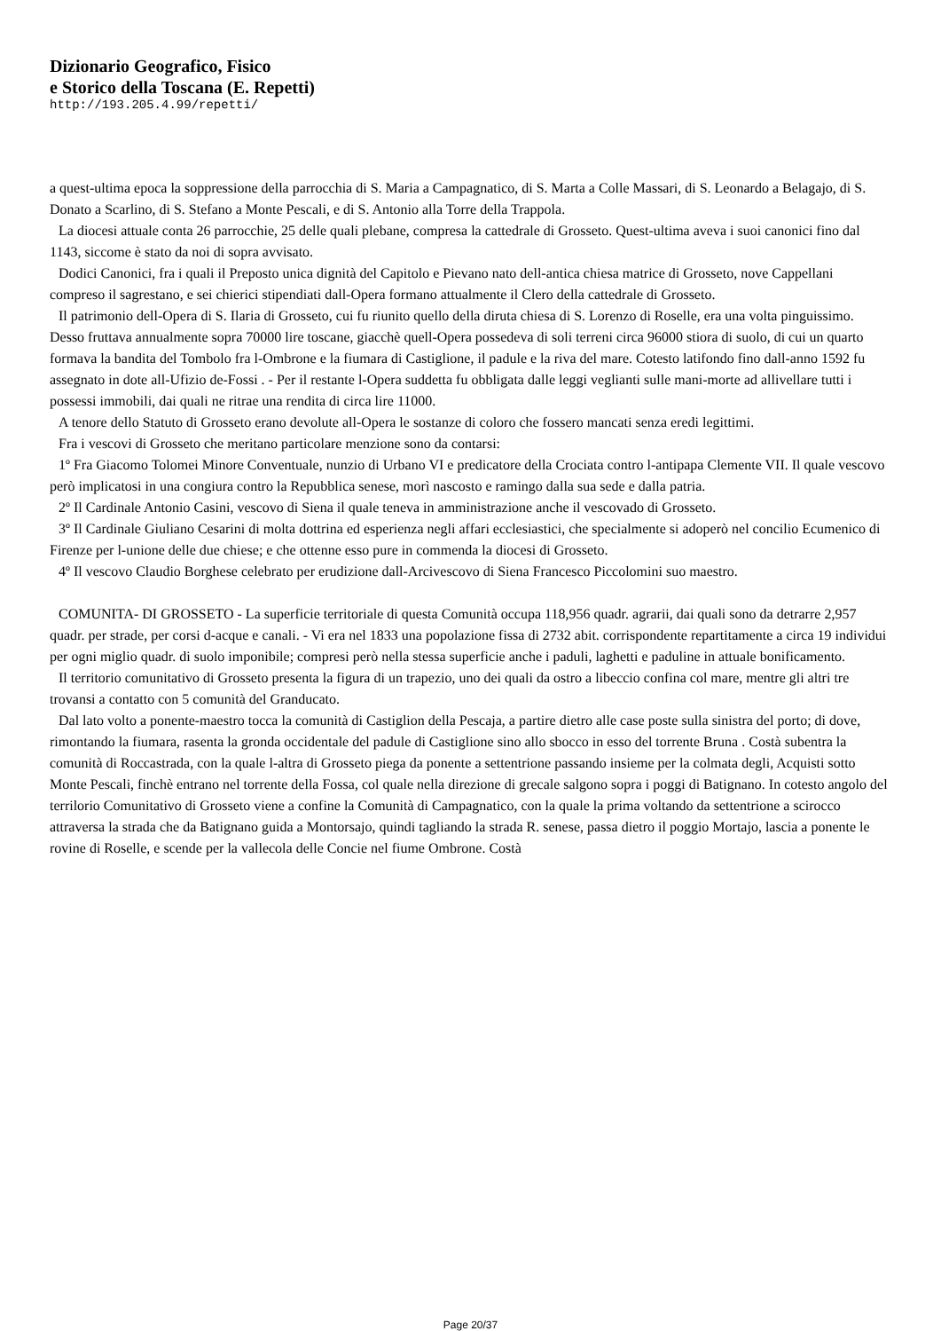Dizionario Geografico, Fisico
e Storico della Toscana (E. Repetti)
http://193.205.4.99/repetti/
a quest-ultima epoca la soppressione della parrocchia di S. Maria a Campagnatico, di S. Marta a Colle Massari, di S. Leonardo a Belagajo, di S. Donato a Scarlino, di S. Stefano a Monte Pescali, e di S. Antonio alla Torre della Trappola.
La diocesi attuale conta 26 parrocchie, 25 delle quali plebane, compresa la cattedrale di Grosseto. Quest-ultima aveva i suoi canonici fino dal 1143, siccome è stato da noi di sopra avvisato.
Dodici Canonici, fra i quali il Preposto unica dignità del Capitolo e Pievano nato dell-antica chiesa matrice di Grosseto, nove Cappellani compreso il sagrestano, e sei chierici stipendiati dall-Opera formano attualmente il Clero della cattedrale di Grosseto.
Il patrimonio dell-Opera di S. Ilaria di Grosseto, cui fu riunito quello della diruta chiesa di S. Lorenzo di Roselle, era una volta pinguissimo. Desso fruttava annualmente sopra 70000 lire toscane, giacchè quell-Opera possedeva di soli terreni circa 96000 stiora di suolo, di cui un quarto formava la bandita del Tombolo fra l-Ombrone e la fiumara di Castiglione, il padule e la riva del mare. Cotesto latifondo fino dall-anno 1592 fu assegnato in dote all-Ufizio de-Fossi . - Per il restante l-Opera suddetta fu obbligata dalle leggi veglianti sulle mani-morte ad allivellare tutti i possessi immobili, dai quali ne ritrae una rendita di circa lire 11000.
A tenore dello Statuto di Grosseto erano devolute all-Opera le sostanze di coloro che fossero mancati senza eredi legittimi.
Fra i vescovi di Grosseto che meritano particolare menzione sono da contarsi:
1º Fra Giacomo Tolomei Minore Conventuale, nunzio di Urbano VI e predicatore della Crociata contro l-antipapa Clemente VII. Il quale vescovo però implicatosi in una congiura contro la Repubblica senese, morì nascosto e ramingo dalla sua sede e dalla patria.
2º Il Cardinale Antonio Casini, vescovo di Siena il quale teneva in amministrazione anche il vescovado di Grosseto.
3º Il Cardinale Giuliano Cesarini di molta dottrina ed esperienza negli affari ecclesiastici, che specialmente si adoperò nel concilio Ecumenico di Firenze per l-unione delle due chiese; e che ottenne esso pure in commenda la diocesi di Grosseto.
4º Il vescovo Claudio Borghese celebrato per erudizione dall-Arcivescovo di Siena Francesco Piccolomini suo maestro.
COMUNITA- DI GROSSETO - La superficie territoriale di questa Comunità occupa 118,956 quadr. agrarii, dai quali sono da detrarre 2,957 quadr. per strade, per corsi d-acque e canali. - Vi era nel 1833 una popolazione fissa di 2732 abit. corrispondente repartitamente a circa 19 individui per ogni miglio quadr. di suolo imponibile; compresi però nella stessa superficie anche i paduli, laghetti e paduline in attuale bonificamento.
Il territorio comunitativo di Grosseto presenta la figura di un trapezio, uno dei quali da ostro a libeccio confina col mare, mentre gli altri tre trovansi a contatto con 5 comunità del Granducato.
Dal lato volto a ponente-maestro tocca la comunità di Castiglion della Pescaja, a partire dietro alle case poste sulla sinistra del porto; di dove, rimontando la fiumara, rasenta la gronda occidentale del padule di Castiglione sino allo sbocco in esso del torrente Bruna . Costà subentra la comunità di Roccastrada, con la quale l-altra di Grosseto piega da ponente a settentrione passando insieme per la colmata degli, Acquisti sotto Monte Pescali, finchè entrano nel torrente della Fossa, col quale nella direzione di grecale salgono sopra i poggi di Batignano. In cotesto angolo del terrilorio Comunitativo di Grosseto viene a confine la Comunità di Campagnatico, con la quale la prima voltando da settentrione a scirocco attraversa la strada che da Batignano guida a Montorsajo, quindi tagliando la strada R. senese, passa dietro il poggio Mortajo, lascia a ponente le rovine di Roselle, e scende per la vallecola delle Concie nel fiume Ombrone. Costà
Page 20/37